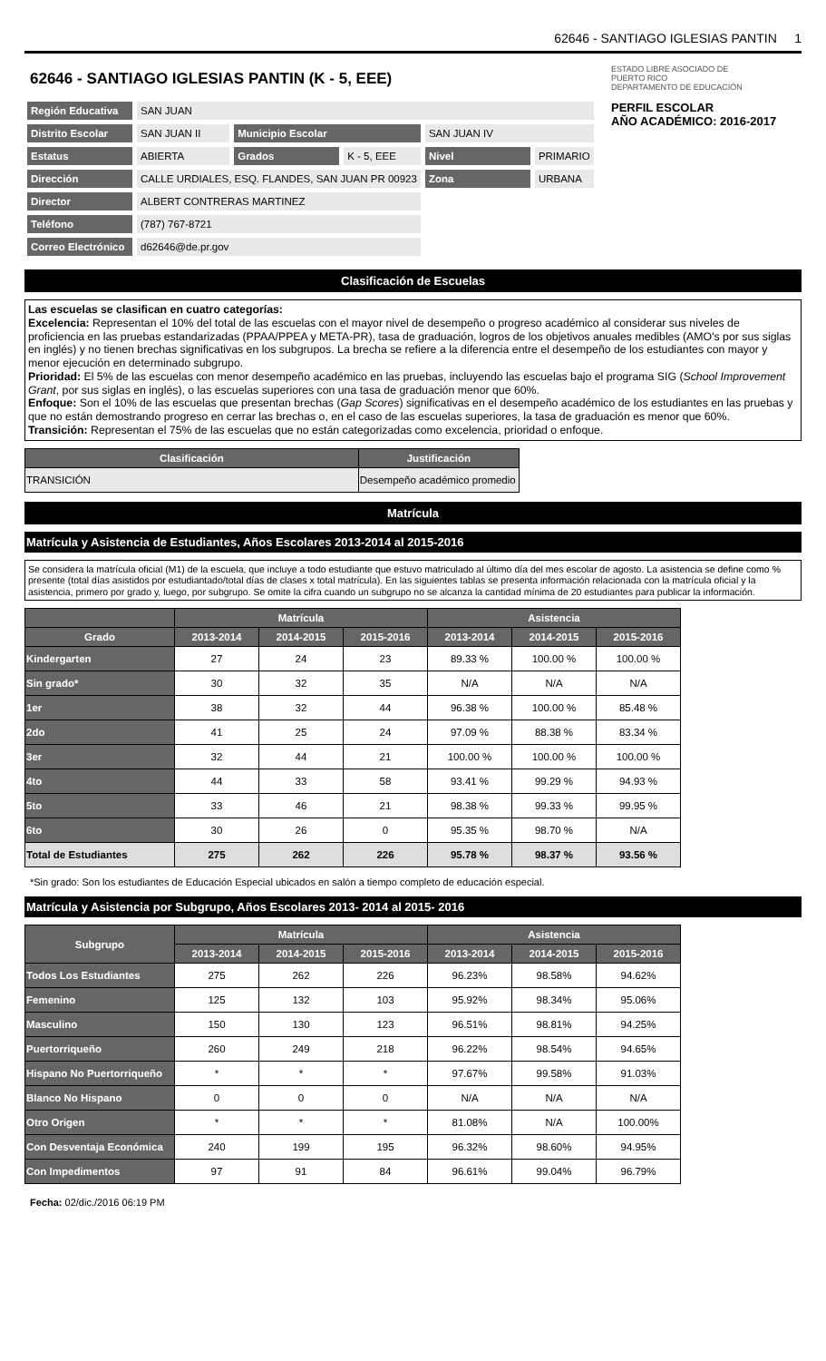62646 - SANTIAGO IGLESIAS PANTIN 1
62646 - SANTIAGO IGLESIAS PANTIN (K - 5, EEE)
| Región Educativa | SAN JUAN | | | | |
| Distrito Escolar | SAN JUAN II | Municipio Escolar | | SAN JUAN IV | |
| Estatus | ABIERTA | Grados | K - 5, EEE | Nivel | PRIMARIO |
| Dirección | CALLE URDIALES, ESQ. FLANDES, SAN JUAN PR 00923 | | | Zona | URBANA |
| Director | ALBERT CONTRERAS MARTINEZ | | | | |
| Teléfono | (787) 767-8721 | | | | |
| Correo Electrónico | d62646@de.pr.gov | | | | |
ESTADO LIBRE ASOCIADO DE
PUERTO RICO
DEPARTAMENTO DE EDUCACIÓN
PERFIL ESCOLAR
AÑO ACADÉMICO: 2016-2017
Clasificación de Escuelas
Las escuelas se clasifican en cuatro categorías:
Excelencia: Representan el 10% del total de las escuelas con el mayor nivel de desempeño o progreso académico al considerar sus niveles de proficiencia en las pruebas estandarizadas (PPAA/PPEA y META-PR), tasa de graduación, logros de los objetivos anuales medibles (AMO's por sus siglas en inglés) y no tienen brechas significativas en los subgrupos. La brecha se refiere a la diferencia entre el desempeño de los estudiantes con mayor y menor ejecución en determinado subgrupo.
Prioridad: El 5% de las escuelas con menor desempeño académico en las pruebas, incluyendo las escuelas bajo el programa SIG (School Improvement Grant, por sus siglas en inglés), o las escuelas superiores con una tasa de graduación menor que 60%.
Enfoque: Son el 10% de las escuelas que presentan brechas (Gap Scores) significativas en el desempeño académico de los estudiantes en las pruebas y que no están demostrando progreso en cerrar las brechas o, en el caso de las escuelas superiores, la tasa de graduación es menor que 60%.
Transición: Representan el 75% de las escuelas que no están categorizadas como excelencia, prioridad o enfoque.
| Clasificación | Justificación |
| --- | --- |
| TRANSICIÓN | Desempeño académico promedio |
Matrícula
Matrícula y Asistencia de Estudiantes, Años Escolares 2013-2014 al 2015-2016
Se considera la matrícula oficial (M1) de la escuela, que incluye a todo estudiante que estuvo matriculado al último día del mes escolar de agosto. La asistencia se define como % presente (total días asistidos por estudiantado/total días de clases x total matrícula). En las siguientes tablas se presenta información relacionada con la matrícula oficial y la asistencia, primero por grado y, luego, por subgrupo. Se omite la cifra cuando un subgrupo no se alcanza la cantidad mínima de 20 estudiantes para publicar la información.
| | Matrícula | | | Asistencia | | |
| --- | --- | --- | --- | --- | --- | --- |
| Grado | 2013-2014 | 2014-2015 | 2015-2016 | 2013-2014 | 2014-2015 | 2015-2016 |
| Kindergarten | 27 | 24 | 23 | 89.33 % | 100.00 % | 100.00 % |
| Sin grado* | 30 | 32 | 35 | N/A | N/A | N/A |
| 1er | 38 | 32 | 44 | 96.38 % | 100.00 % | 85.48 % |
| 2do | 41 | 25 | 24 | 97.09 % | 88.38 % | 83.34 % |
| 3er | 32 | 44 | 21 | 100.00 % | 100.00 % | 100.00 % |
| 4to | 44 | 33 | 58 | 93.41 % | 99.29 % | 94.93 % |
| 5to | 33 | 46 | 21 | 98.38 % | 99.33 % | 99.95 % |
| 6to | 30 | 26 | 0 | 95.35 % | 98.70 % | N/A |
| Total de Estudiantes | 275 | 262 | 226 | 95.78 % | 98.37 % | 93.56 % |
*Sin grado: Son los estudiantes de Educación Especial ubicados en salón a tiempo completo de educación especial.
Matrícula y Asistencia por Subgrupo, Años Escolares 2013- 2014 al 2015- 2016
| Subgrupo | Matrícula | | | Asistencia | | |
| --- | --- | --- | --- | --- | --- | --- |
| | 2013-2014 | 2014-2015 | 2015-2016 | 2013-2014 | 2014-2015 | 2015-2016 |
| Todos Los Estudiantes | 275 | 262 | 226 | 96.23% | 98.58% | 94.62% |
| Femenino | 125 | 132 | 103 | 95.92% | 98.34% | 95.06% |
| Masculino | 150 | 130 | 123 | 96.51% | 98.81% | 94.25% |
| Puertorriqueño | 260 | 249 | 218 | 96.22% | 98.54% | 94.65% |
| Hispano No Puertorriqueño | * | * | * | 97.67% | 99.58% | 91.03% |
| Blanco No Hispano | 0 | 0 | 0 | N/A | N/A | N/A |
| Otro Origen | * | * | * | 81.08% | N/A | 100.00% |
| Con Desventaja Económica | 240 | 199 | 195 | 96.32% | 98.60% | 94.95% |
| Con Impedimentos | 97 | 91 | 84 | 96.61% | 99.04% | 96.79% |
Fecha: 02/dic./2016 06:19 PM